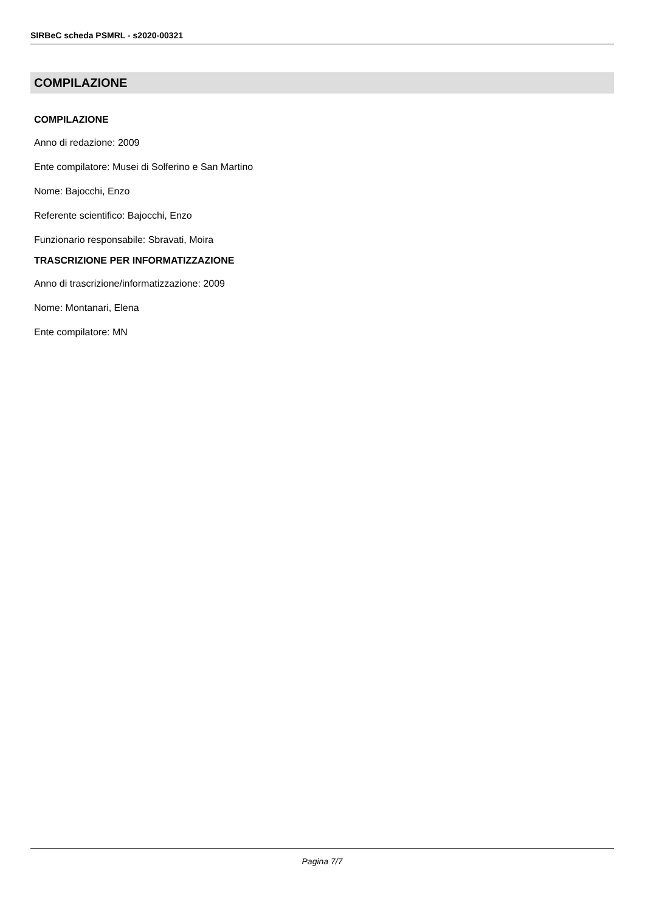SIRBeC scheda PSMRL - s2020-00321
COMPILAZIONE
COMPILAZIONE
Anno di redazione: 2009
Ente compilatore: Musei di Solferino e San Martino
Nome: Bajocchi, Enzo
Referente scientifico: Bajocchi, Enzo
Funzionario responsabile: Sbravati, Moira
TRASCRIZIONE PER INFORMATIZZAZIONE
Anno di trascrizione/informatizzazione: 2009
Nome: Montanari, Elena
Ente compilatore: MN
Pagina 7/7